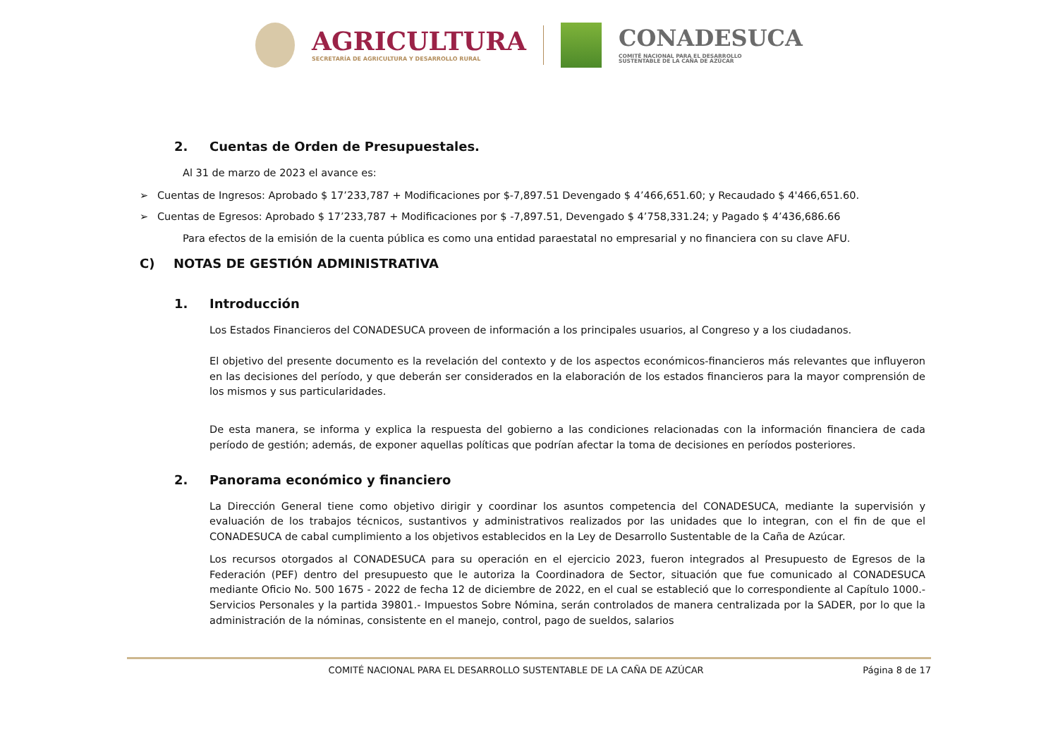AGRICULTURA
SECRETARÍA DE AGRICULTURA Y DESARROLLO RURAL
CONADESUCA
COMITÉ NACIONAL PARA EL DESARROLLO
SUSTENTABLE DE LA CAÑA DE AZÚCAR
2. Cuentas de Orden de Presupuestales.
Al 31 de marzo de 2023 el avance es:
➢ Cuentas de Ingresos: Aprobado $ 17’233,787 + Modificaciones por $-7,897.51 Devengado $ 4’466,651.60; y Recaudado $ 4'466,651.60.
➢ Cuentas de Egresos: Aprobado $ 17’233,787 + Modificaciones por $ -7,897.51, Devengado $ 4’758,331.24; y Pagado $ 4’436,686.66
Para efectos de la emisión de la cuenta pública es como una entidad paraestatal no empresarial y no financiera con su clave AFU.
C) NOTAS DE GESTIÓN ADMINISTRATIVA
1. Introducción
Los Estados Financieros del CONADESUCA proveen de información a los principales usuarios, al Congreso y a los ciudadanos.
El objetivo del presente documento es la revelación del contexto y de los aspectos económicos-financieros más relevantes que influyeron en las decisiones del período, y que deberán ser considerados en la elaboración de los estados financieros para la mayor comprensión de los mismos y sus particularidades.
De esta manera, se informa y explica la respuesta del gobierno a las condiciones relacionadas con la información financiera de cada período de gestión; además, de exponer aquellas políticas que podrían afectar la toma de decisiones en períodos posteriores.
2. Panorama económico y financiero
La Dirección General tiene como objetivo dirigir y coordinar los asuntos competencia del CONADESUCA, mediante la supervisión y evaluación de los trabajos técnicos, sustantivos y administrativos realizados por las unidades que lo integran, con el fin de que el CONADESUCA de cabal cumplimiento a los objetivos establecidos en la Ley de Desarrollo Sustentable de la Caña de Azúcar.
Los recursos otorgados al CONADESUCA para su operación en el ejercicio 2023, fueron integrados al Presupuesto de Egresos de la Federación (PEF) dentro del presupuesto que le autoriza la Coordinadora de Sector, situación que fue comunicado al CONADESUCA mediante Oficio No. 500 1675 - 2022 de fecha 12 de diciembre de 2022, en el cual se estableció que lo correspondiente al Capítulo 1000.-Servicios Personales y la partida 39801.- Impuestos Sobre Nómina, serán controlados de manera centralizada por la SADER, por lo que la administración de la nóminas, consistente en el manejo, control, pago de sueldos, salarios
COMITÉ NACIONAL PARA EL DESARROLLO SUSTENTABLE DE LA CAÑA DE AZÚCAR Página 8 de 17